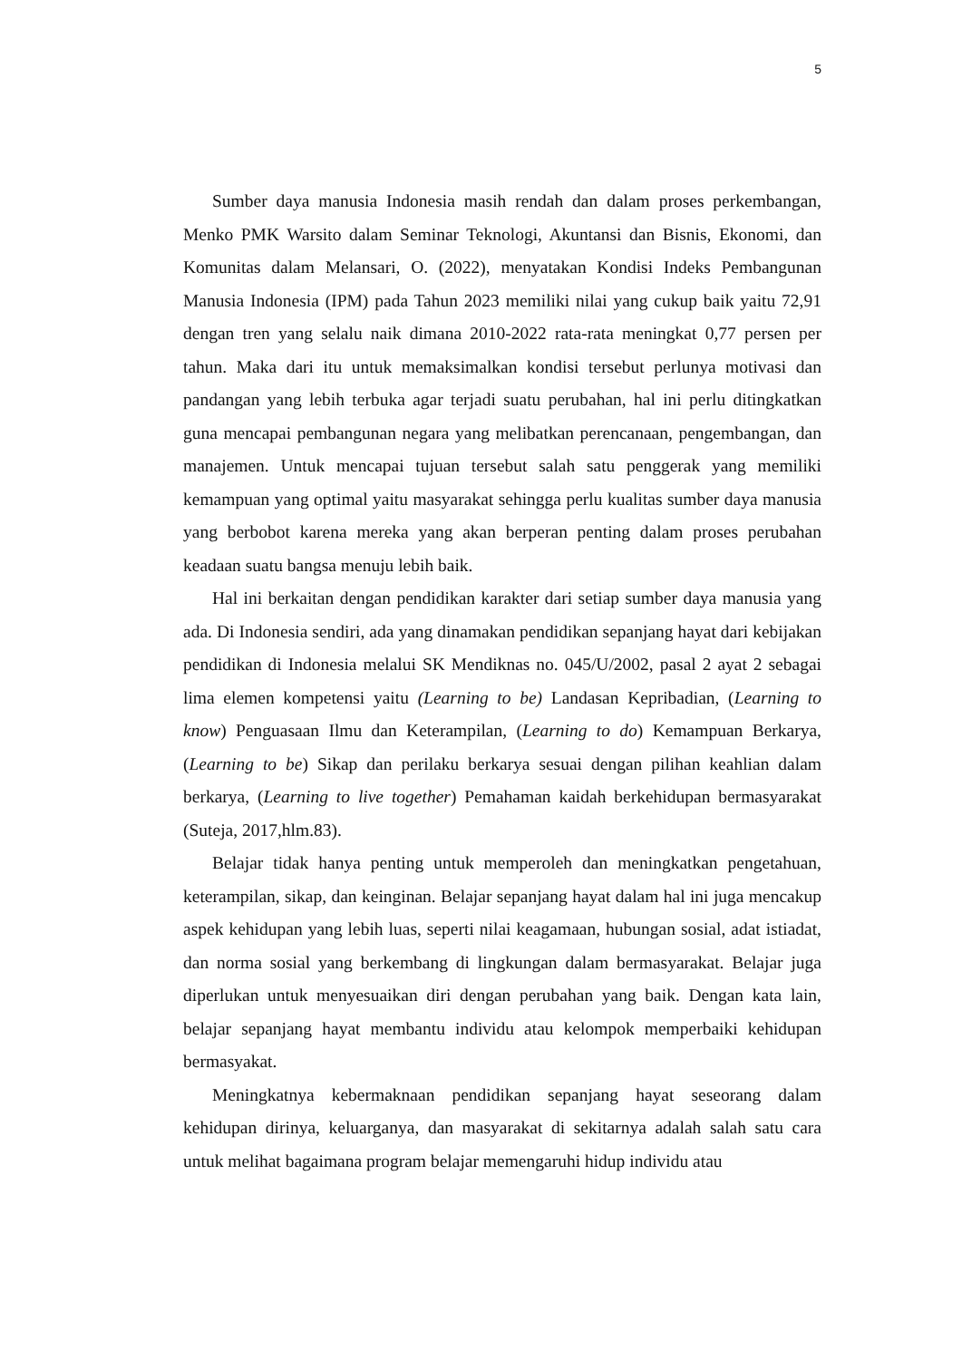5
Sumber daya manusia Indonesia masih rendah dan dalam proses perkembangan, Menko PMK Warsito dalam Seminar Teknologi, Akuntansi dan Bisnis, Ekonomi, dan Komunitas dalam Melansari, O. (2022), menyatakan Kondisi Indeks Pembangunan Manusia Indonesia (IPM) pada Tahun 2023 memiliki nilai yang cukup baik yaitu 72,91 dengan tren yang selalu naik dimana 2010-2022 rata-rata meningkat 0,77 persen per tahun. Maka dari itu untuk memaksimalkan kondisi tersebut perlunya motivasi dan pandangan yang lebih terbuka agar terjadi suatu perubahan, hal ini perlu ditingkatkan guna mencapai pembangunan negara yang melibatkan perencanaan, pengembangan, dan manajemen. Untuk mencapai tujuan tersebut salah satu penggerak yang memiliki kemampuan yang optimal yaitu masyarakat sehingga perlu kualitas sumber daya manusia yang berbobot karena mereka yang akan berperan penting dalam proses perubahan keadaan suatu bangsa menuju lebih baik.
Hal ini berkaitan dengan pendidikan karakter dari setiap sumber daya manusia yang ada. Di Indonesia sendiri, ada yang dinamakan pendidikan sepanjang hayat dari kebijakan pendidikan di Indonesia melalui SK Mendiknas no. 045/U/2002, pasal 2 ayat 2 sebagai lima elemen kompetensi yaitu (Learning to be) Landasan Kepribadian, (Learning to know) Penguasaan Ilmu dan Keterampilan, (Learning to do) Kemampuan Berkarya, (Learning to be) Sikap dan perilaku berkarya sesuai dengan pilihan keahlian dalam berkarya, (Learning to live together) Pemahaman kaidah berkehidupan bermasyarakat (Suteja, 2017,hlm.83).
Belajar tidak hanya penting untuk memperoleh dan meningkatkan pengetahuan, keterampilan, sikap, dan keinginan. Belajar sepanjang hayat dalam hal ini juga mencakup aspek kehidupan yang lebih luas, seperti nilai keagamaan, hubungan sosial, adat istiadat, dan norma sosial yang berkembang di lingkungan dalam bermasyarakat. Belajar juga diperlukan untuk menyesuaikan diri dengan perubahan yang baik. Dengan kata lain, belajar sepanjang hayat membantu individu atau kelompok memperbaiki kehidupan bermasyakat.
Meningkatnya kebermaknaan pendidikan sepanjang hayat seseorang dalam kehidupan dirinya, keluarganya, dan masyarakat di sekitarnya adalah salah satu cara untuk melihat bagaimana program belajar memengaruhi hidup individu atau